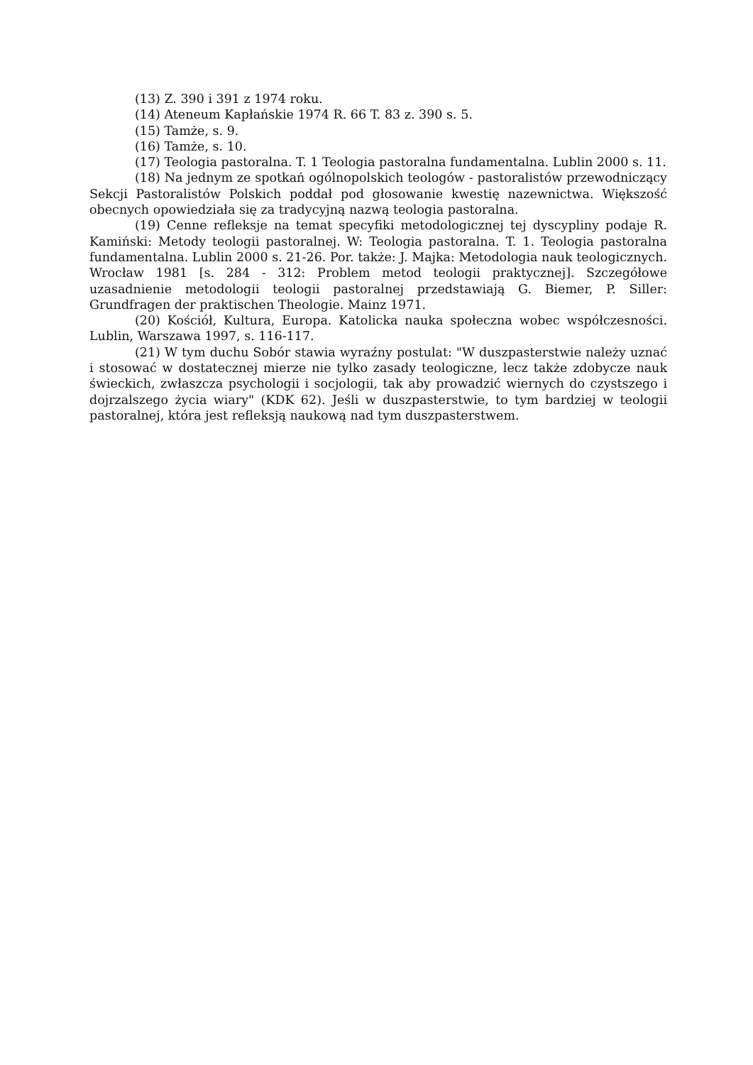(13) Z. 390 i 391 z 1974 roku.
(14) Ateneum Kapłańskie 1974 R. 66 T. 83 z. 390 s. 5.
(15) Tamże, s. 9.
(16) Tamże, s. 10.
(17) Teologia pastoralna. T. 1 Teologia pastoralna fundamentalna. Lublin 2000 s. 11.
(18) Na jednym ze spotkań ogólnopolskich teologów - pastoralistów przewodniczący Sekcji Pastoralistów Polskich poddał pod głosowanie kwestię nazewnictwa. Większość obecnych opowiedziała się za tradycyjną nazwą teologia pastoralna.
(19) Cenne refleksje na temat specyfiki metodologicznej tej dyscypliny podaje R. Kamiński: Metody teologii pastoralnej. W: Teologia pastoralna. T. 1. Teologia pastoralna fundamentalna. Lublin 2000 s. 21-26. Por. także: J. Majka: Metodologia nauk teologicznych. Wrocław 1981 [s. 284 - 312: Problem metod teologii praktycznej]. Szczegółowe uzasadnienie metodologii teologii pastoralnej przedstawiają G. Biemer, P. Siller: Grundfragen der praktischen Theologie. Mainz 1971.
(20) Kościół, Kultura, Europa. Katolicka nauka społeczna wobec współczesności. Lublin, Warszawa 1997, s. 116-117.
(21) W tym duchu Sobór stawia wyraźny postulat: "W duszpasterstwie należy uznać i stosować w dostatecznej mierze nie tylko zasady teologiczne, lecz także zdobycze nauk świeckich, zwłaszcza psychologii i socjologii, tak aby prowadzić wiernych do czystszego i dojrzalszego życia wiary" (KDK 62). Jeśli w duszpasterstwie, to tym bardziej w teologii pastoralnej, która jest refleksją naukową nad tym duszpasterstwem.